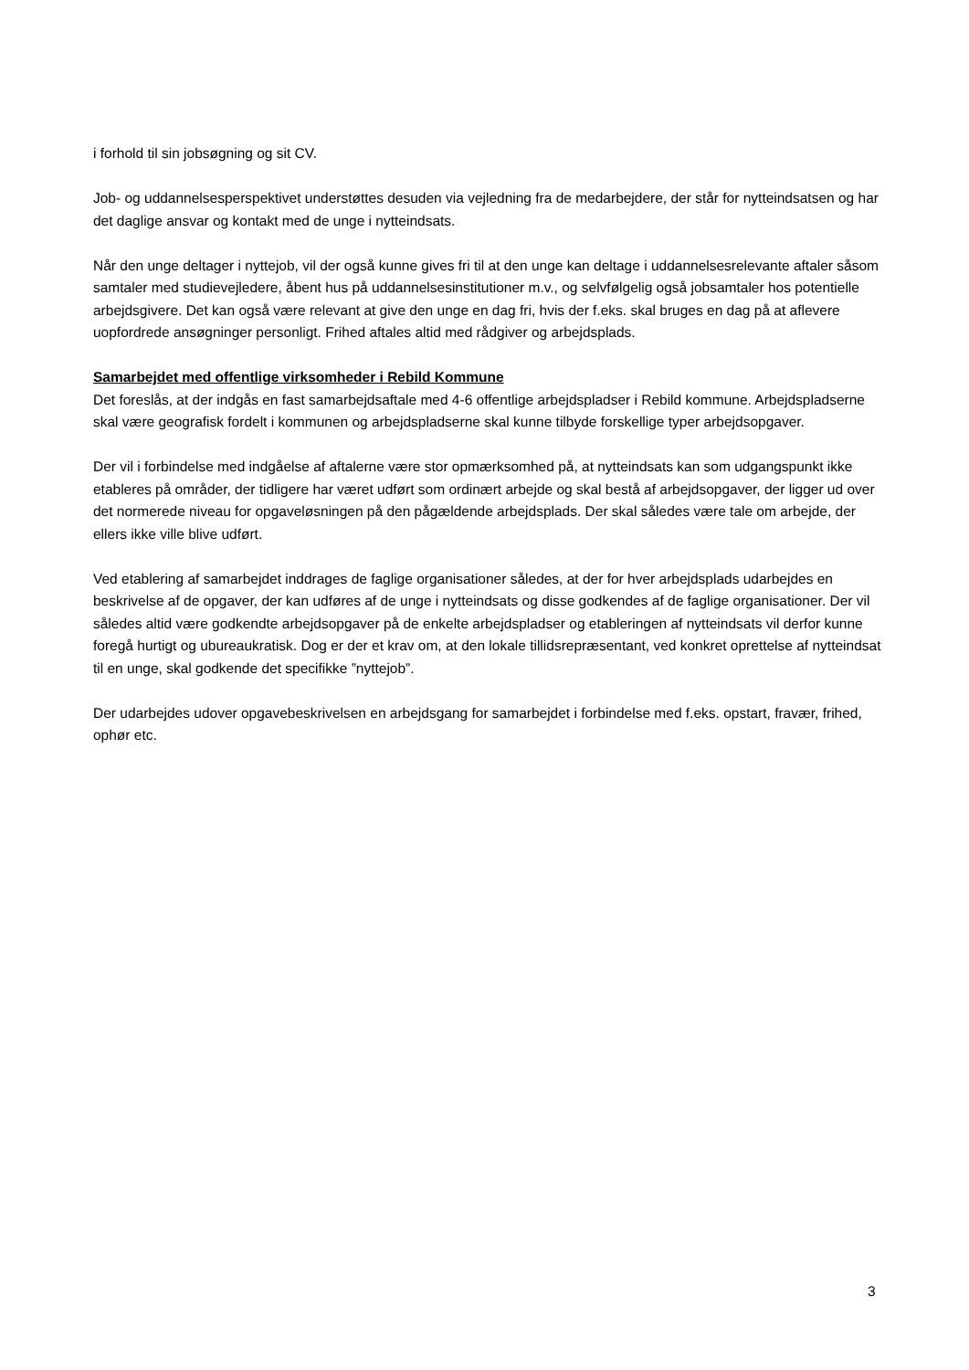i forhold til sin jobsøgning og sit CV.
Job- og uddannelsesperspektivet understøttes desuden via vejledning fra de medarbejdere, der står for nytteindsatsen og har det daglige ansvar og kontakt med de unge i nytteindsats.
Når den unge deltager i nyttejob, vil der også kunne gives fri til at den unge kan deltage i uddannelsesrelevante aftaler såsom samtaler med studievejledere, åbent hus på uddannelsesinstitutioner m.v., og selvfølgelig også jobsamtaler hos potentielle arbejdsgivere. Det kan også være relevant at give den unge en dag fri, hvis der f.eks. skal bruges en dag på at aflevere uopfordrede ansøgninger personligt. Frihed aftales altid med rådgiver og arbejdsplads.
Samarbejdet med offentlige virksomheder i Rebild Kommune
Det foreslås, at der indgås en fast samarbejdsaftale med 4-6 offentlige arbejdspladser i Rebild kommune. Arbejdspladserne skal være geografisk fordelt i kommunen og arbejdspladserne skal kunne tilbyde forskellige typer arbejdsopgaver.
Der vil i forbindelse med indgåelse af aftalerne være stor opmærksomhed på, at nytteindsats kan som udgangspunkt ikke etableres på områder, der tidligere har været udført som ordinært arbejde og skal bestå af arbejdsopgaver, der ligger ud over det normerede niveau for opgaveløsningen på den pågældende arbejdsplads. Der skal således være tale om arbejde, der ellers ikke ville blive udført.
Ved etablering af samarbejdet inddrages de faglige organisationer således, at der for hver arbejdsplads udarbejdes en beskrivelse af de opgaver, der kan udføres af de unge i nytteindsats og disse godkendes af de faglige organisationer. Der vil således altid være godkendte arbejdsopgaver på de enkelte arbejdspladser og etableringen af nytteindsats vil derfor kunne foregå hurtigt og ubureaukratisk. Dog er der et krav om, at den lokale tillidsrepræsentant, ved konkret oprettelse af nytteindsat til en unge, skal godkende det specifikke ”nyttejob”.
Der udarbejdes udover opgavebeskrivelsen en arbejdsgang for samarbejdet i forbindelse med f.eks. opstart, fravær, frihed, ophør etc.
3